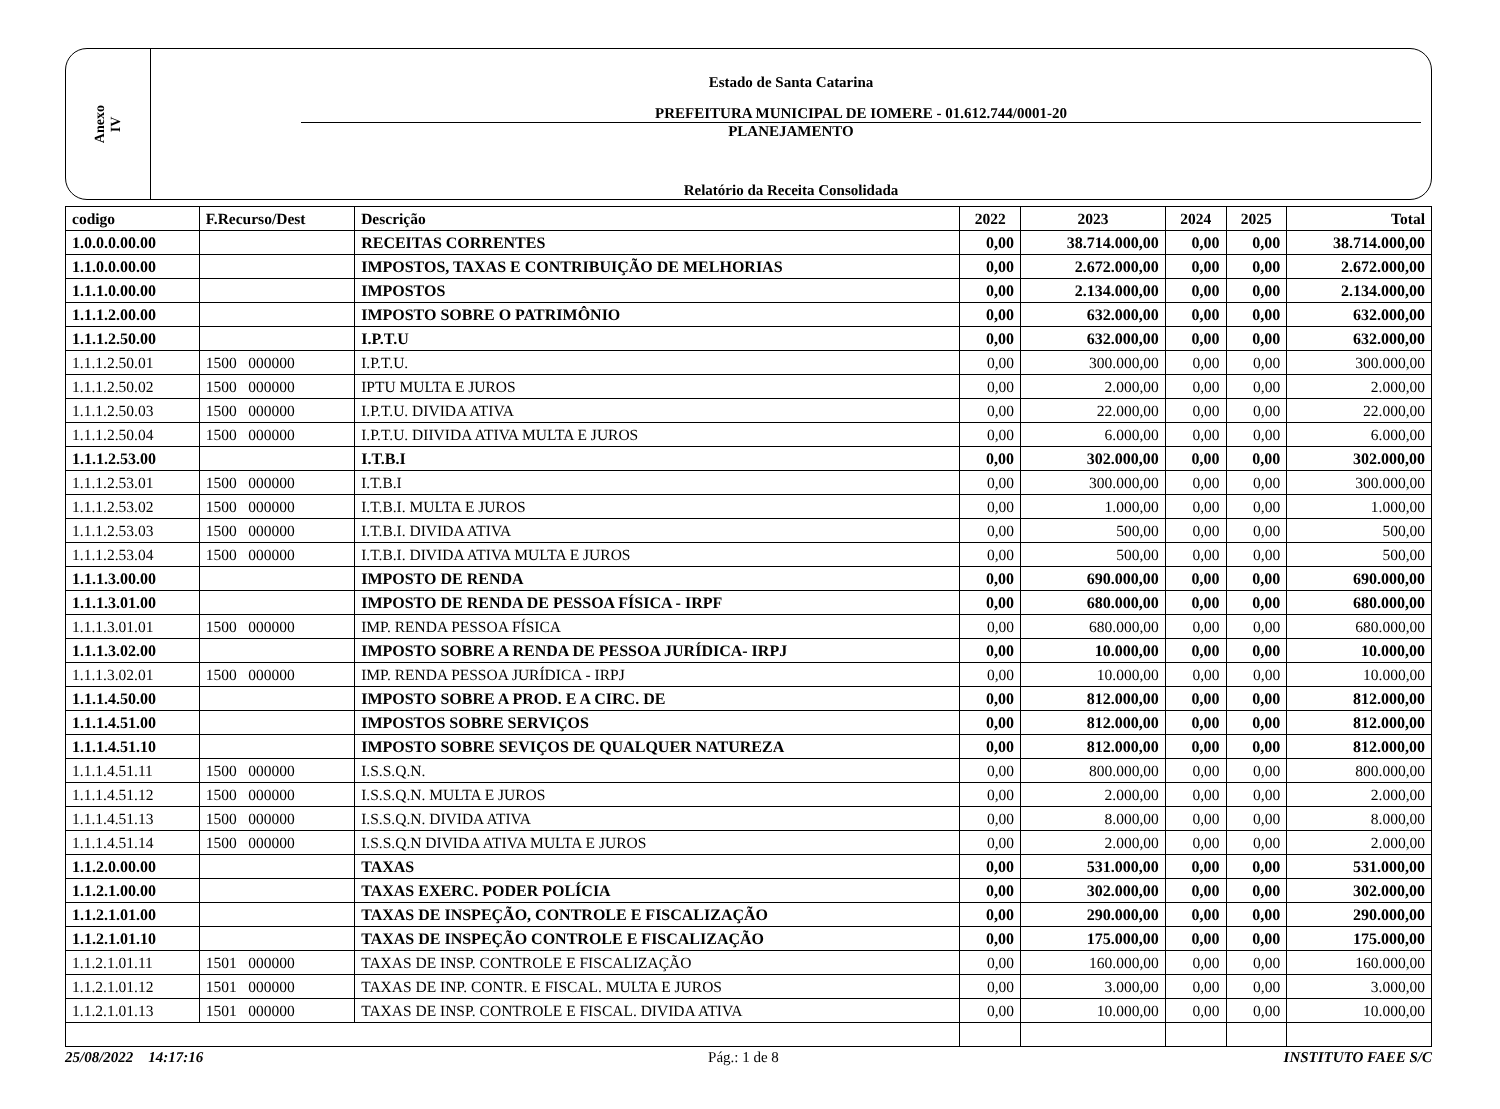Anexo
IV
Estado de Santa Catarina
PREFEITURA MUNICIPAL DE IOMERE - 01.612.744/0001-20
PLANEJAMENTO
Relatório da Receita Consolidada
| codigo | F.Recurso/Dest | Descrição | 2022 | 2023 | 2024 | 2025 | Total |
| --- | --- | --- | --- | --- | --- | --- | --- |
| 1.0.0.0.00.00 | | RECEITAS CORRENTES | 0,00 | 38.714.000,00 | 0,00 | 0,00 | 38.714.000,00 |
| 1.1.0.0.00.00 | | IMPOSTOS, TAXAS E CONTRIBUIÇÃO DE MELHORIAS | 0,00 | 2.672.000,00 | 0,00 | 0,00 | 2.672.000,00 |
| 1.1.1.0.00.00 | | IMPOSTOS | 0,00 | 2.134.000,00 | 0,00 | 0,00 | 2.134.000,00 |
| 1.1.1.2.00.00 | | IMPOSTO SOBRE O PATRIMÔNIO | 0,00 | 632.000,00 | 0,00 | 0,00 | 632.000,00 |
| 1.1.1.2.50.00 | | I.P.T.U | 0,00 | 632.000,00 | 0,00 | 0,00 | 632.000,00 |
| 1.1.1.2.50.01 | 1500 000000 | I.P.T.U. | 0,00 | 300.000,00 | 0,00 | 0,00 | 300.000,00 |
| 1.1.1.2.50.02 | 1500 000000 | IPTU MULTA E JUROS | 0,00 | 2.000,00 | 0,00 | 0,00 | 2.000,00 |
| 1.1.1.2.50.03 | 1500 000000 | I.P.T.U. DIVIDA ATIVA | 0,00 | 22.000,00 | 0,00 | 0,00 | 22.000,00 |
| 1.1.1.2.50.04 | 1500 000000 | I.P.T.U. DIIVIDA ATIVA MULTA E JUROS | 0,00 | 6.000,00 | 0,00 | 0,00 | 6.000,00 |
| 1.1.1.2.53.00 | | I.T.B.I | 0,00 | 302.000,00 | 0,00 | 0,00 | 302.000,00 |
| 1.1.1.2.53.01 | 1500 000000 | I.T.B.I | 0,00 | 300.000,00 | 0,00 | 0,00 | 300.000,00 |
| 1.1.1.2.53.02 | 1500 000000 | I.T.B.I. MULTA E JUROS | 0,00 | 1.000,00 | 0,00 | 0,00 | 1.000,00 |
| 1.1.1.2.53.03 | 1500 000000 | I.T.B.I. DIVIDA ATIVA | 0,00 | 500,00 | 0,00 | 0,00 | 500,00 |
| 1.1.1.2.53.04 | 1500 000000 | I.T.B.I. DIVIDA ATIVA MULTA E JUROS | 0,00 | 500,00 | 0,00 | 0,00 | 500,00 |
| 1.1.1.3.00.00 | | IMPOSTO DE RENDA | 0,00 | 690.000,00 | 0,00 | 0,00 | 690.000,00 |
| 1.1.1.3.01.00 | | IMPOSTO DE RENDA DE PESSOA FÍSICA - IRPF | 0,00 | 680.000,00 | 0,00 | 0,00 | 680.000,00 |
| 1.1.1.3.01.01 | 1500 000000 | IMP. RENDA PESSOA FÍSICA | 0,00 | 680.000,00 | 0,00 | 0,00 | 680.000,00 |
| 1.1.1.3.02.00 | | IMPOSTO SOBRE A RENDA DE PESSOA JURÍDICA- IRPJ | 0,00 | 10.000,00 | 0,00 | 0,00 | 10.000,00 |
| 1.1.1.3.02.01 | 1500 000000 | IMP. RENDA PESSOA JURÍDICA - IRPJ | 0,00 | 10.000,00 | 0,00 | 0,00 | 10.000,00 |
| 1.1.1.4.50.00 | | IMPOSTO SOBRE A PROD. E A CIRC. DE | 0,00 | 812.000,00 | 0,00 | 0,00 | 812.000,00 |
| 1.1.1.4.51.00 | | IMPOSTOS SOBRE SERVIÇOS | 0,00 | 812.000,00 | 0,00 | 0,00 | 812.000,00 |
| 1.1.1.4.51.10 | | IMPOSTO SOBRE SEVIÇOS DE QUALQUER NATUREZA | 0,00 | 812.000,00 | 0,00 | 0,00 | 812.000,00 |
| 1.1.1.4.51.11 | 1500 000000 | I.S.S.Q.N. | 0,00 | 800.000,00 | 0,00 | 0,00 | 800.000,00 |
| 1.1.1.4.51.12 | 1500 000000 | I.S.S.Q.N. MULTA E JUROS | 0,00 | 2.000,00 | 0,00 | 0,00 | 2.000,00 |
| 1.1.1.4.51.13 | 1500 000000 | I.S.S.Q.N. DIVIDA ATIVA | 0,00 | 8.000,00 | 0,00 | 0,00 | 8.000,00 |
| 1.1.1.4.51.14 | 1500 000000 | I.S.S.Q.N DIVIDA ATIVA MULTA E JUROS | 0,00 | 2.000,00 | 0,00 | 0,00 | 2.000,00 |
| 1.1.2.0.00.00 | | TAXAS | 0,00 | 531.000,00 | 0,00 | 0,00 | 531.000,00 |
| 1.1.2.1.00.00 | | TAXAS EXERC. PODER POLÍCIA | 0,00 | 302.000,00 | 0,00 | 0,00 | 302.000,00 |
| 1.1.2.1.01.00 | | TAXAS DE INSPEÇÃO, CONTROLE E FISCALIZAÇÃO | 0,00 | 290.000,00 | 0,00 | 0,00 | 290.000,00 |
| 1.1.2.1.01.10 | | TAXAS DE INSPEÇÃO CONTROLE E FISCALIZAÇÃO | 0,00 | 175.000,00 | 0,00 | 0,00 | 175.000,00 |
| 1.1.2.1.01.11 | 1501 000000 | TAXAS DE INSP. CONTROLE E FISCALIZAÇÃO | 0,00 | 160.000,00 | 0,00 | 0,00 | 160.000,00 |
| 1.1.2.1.01.12 | 1501 000000 | TAXAS DE INP. CONTR. E FISCAL. MULTA E JUROS | 0,00 | 3.000,00 | 0,00 | 0,00 | 3.000,00 |
| 1.1.2.1.01.13 | 1501 000000 | TAXAS DE INSP. CONTROLE E FISCAL. DIVIDA ATIVA | 0,00 | 10.000,00 | 0,00 | 0,00 | 10.000,00 |
25/08/2022 14:17:16 Pág.: 1 de 8 INSTITUTO FAEE S/C